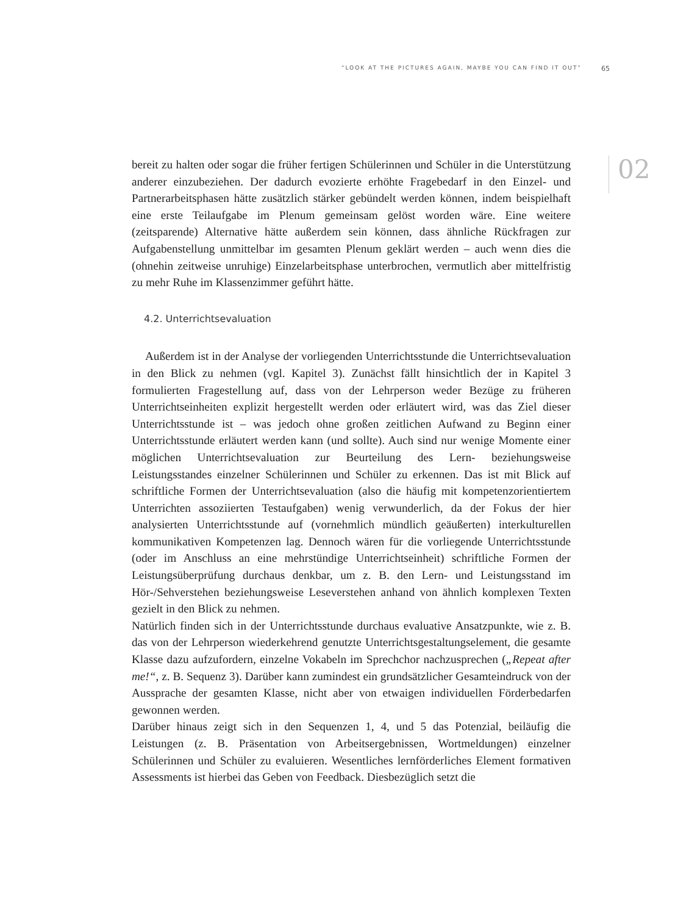“LOOK AT THE PICTURES AGAIN, MAYBE YOU CAN FIND IT OUT” 65
02
bereit zu halten oder sogar die früher fertigen Schülerinnen und Schüler in die Unterstützung anderer einzubeziehen. Der dadurch evozierte erhöhte Fragebedarf in den Einzel- und Partnerarbeitsphasen hätte zusätzlich stärker gebündelt werden können, indem beispielhaft eine erste Teilaufgabe im Plenum gemeinsam gelöst worden wäre. Eine weitere (zeitsparende) Alternative hätte außerdem sein können, dass ähnliche Rückfragen zur Aufgabenstellung unmittelbar im gesamten Plenum geklärt werden – auch wenn dies die (ohnehin zeitweise unruhige) Einzelarbeitsphase unterbrochen, vermutlich aber mittelfristig zu mehr Ruhe im Klassenzimmer geführt hätte.
4.2. Unterrichtsevaluation
Außerdem ist in der Analyse der vorliegenden Unterrichtsstunde die Unterrichtsevaluation in den Blick zu nehmen (vgl. Kapitel 3). Zunächst fällt hinsichtlich der in Kapitel 3 formulierten Fragestellung auf, dass von der Lehrperson weder Bezüge zu früheren Unterrichtseinheiten explizit hergestellt werden oder erläutert wird, was das Ziel dieser Unterrichtsstunde ist – was jedoch ohne großen zeitlichen Aufwand zu Beginn einer Unterrichtsstunde erläutert werden kann (und sollte). Auch sind nur wenige Momente einer möglichen Unterrichtsevaluation zur Beurteilung des Lern- beziehungsweise Leistungsstandes einzelner Schülerinnen und Schüler zu erkennen. Das ist mit Blick auf schriftliche Formen der Unterrichtsevaluation (also die häufig mit kompetenzorientiertem Unterrichten assoziierten Testaufgaben) wenig verwunderlich, da der Fokus der hier analysierten Unterrichtsstunde auf (vornehmlich mündlich geäußerten) interkulturellen kommunikativen Kompetenzen lag. Dennoch wären für die vorliegende Unterrichtsstunde (oder im Anschluss an eine mehrstündige Unterrichtseinheit) schriftliche Formen der Leistungsüberprüfung durchaus denkbar, um z. B. den Lern- und Leistungsstand im Hör-/Sehverstehen beziehungsweise Leseverstehen anhand von ähnlich komplexen Texten gezielt in den Blick zu nehmen.
Natürlich finden sich in der Unterrichtsstunde durchaus evaluative Ansatzpunkte, wie z. B. das von der Lehrperson wiederkehrend genutzte Unterrichtsgestaltungselement, die gesamte Klasse dazu aufzufordern, einzelne Vokabeln im Sprechchor nachzusprechen („Repeat after me!“, z. B. Sequenz 3). Darüber kann zumindest ein grundsätzlicher Gesamteindruck von der Aussprache der gesamten Klasse, nicht aber von etwaigen individuellen Förderbedarfen gewonnen werden.
Darüber hinaus zeigt sich in den Sequenzen 1, 4, und 5 das Potenzial, beiläufig die Leistungen (z. B. Präsentation von Arbeitsergebnissen, Wortmeldungen) einzelner Schülerinnen und Schüler zu evaluieren. Wesentliches lernförderliches Element formativen Assessments ist hierbei das Geben von Feedback. Diesbezüglich setzt die